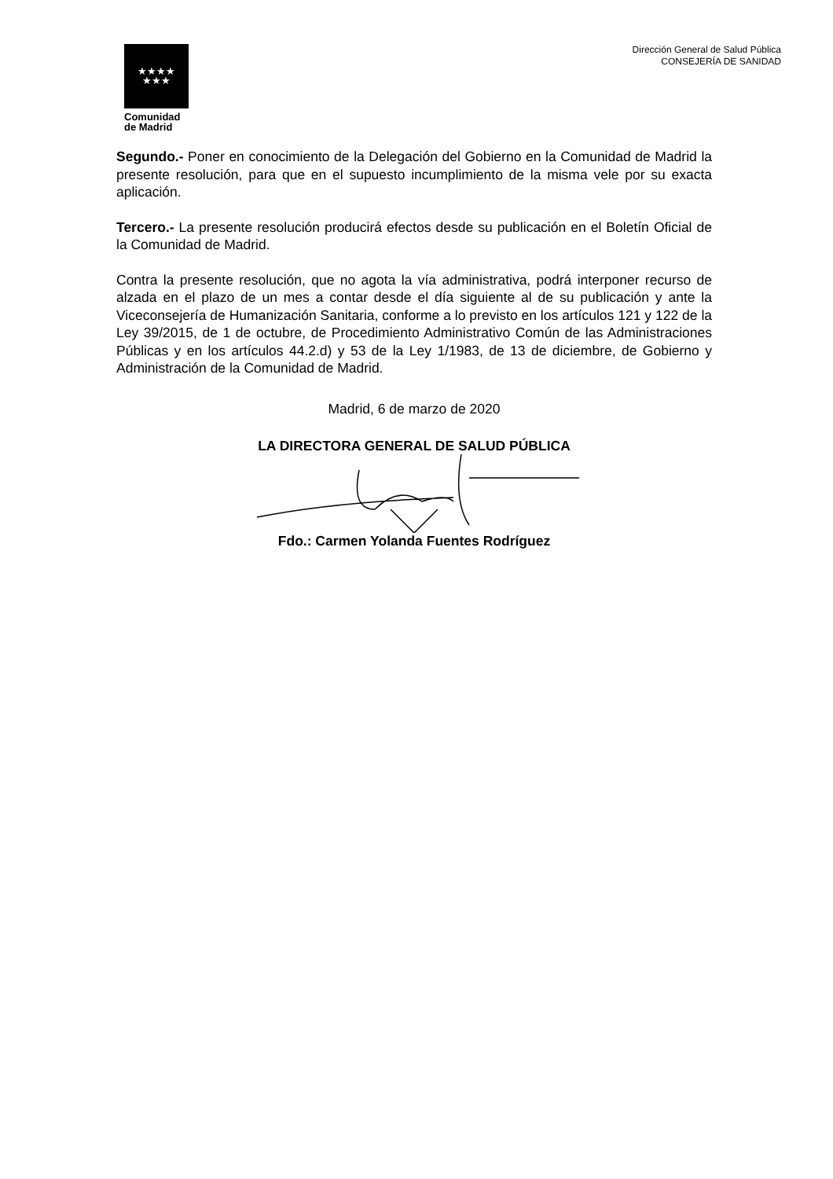★★★★
★★★
Comunidad
de Madrid
Dirección General de Salud Pública
CONSEJERÍA DE SANIDAD
Segundo.- Poner en conocimiento de la Delegación del Gobierno en la Comunidad de Madrid la presente resolución, para que en el supuesto incumplimiento de la misma vele por su exacta aplicación.
Tercero.- La presente resolución producirá efectos desde su publicación en el Boletín Oficial de la Comunidad de Madrid.
Contra la presente resolución, que no agota la vía administrativa, podrá interponer recurso de alzada en el plazo de un mes a contar desde el día siguiente al de su publicación y ante la Viceconsejería de Humanización Sanitaria, conforme a lo previsto en los artículos 121 y 122 de la Ley 39/2015, de 1 de octubre, de Procedimiento Administrativo Común de las Administraciones Públicas y en los artículos 44.2.d) y 53 de la Ley 1/1983, de 13 de diciembre, de Gobierno y Administración de la Comunidad de Madrid.
Madrid, 6 de marzo de 2020
LA DIRECTORA GENERAL DE SALUD PÚBLICA
Fdo.: Carmen Yolanda Fuentes Rodríguez